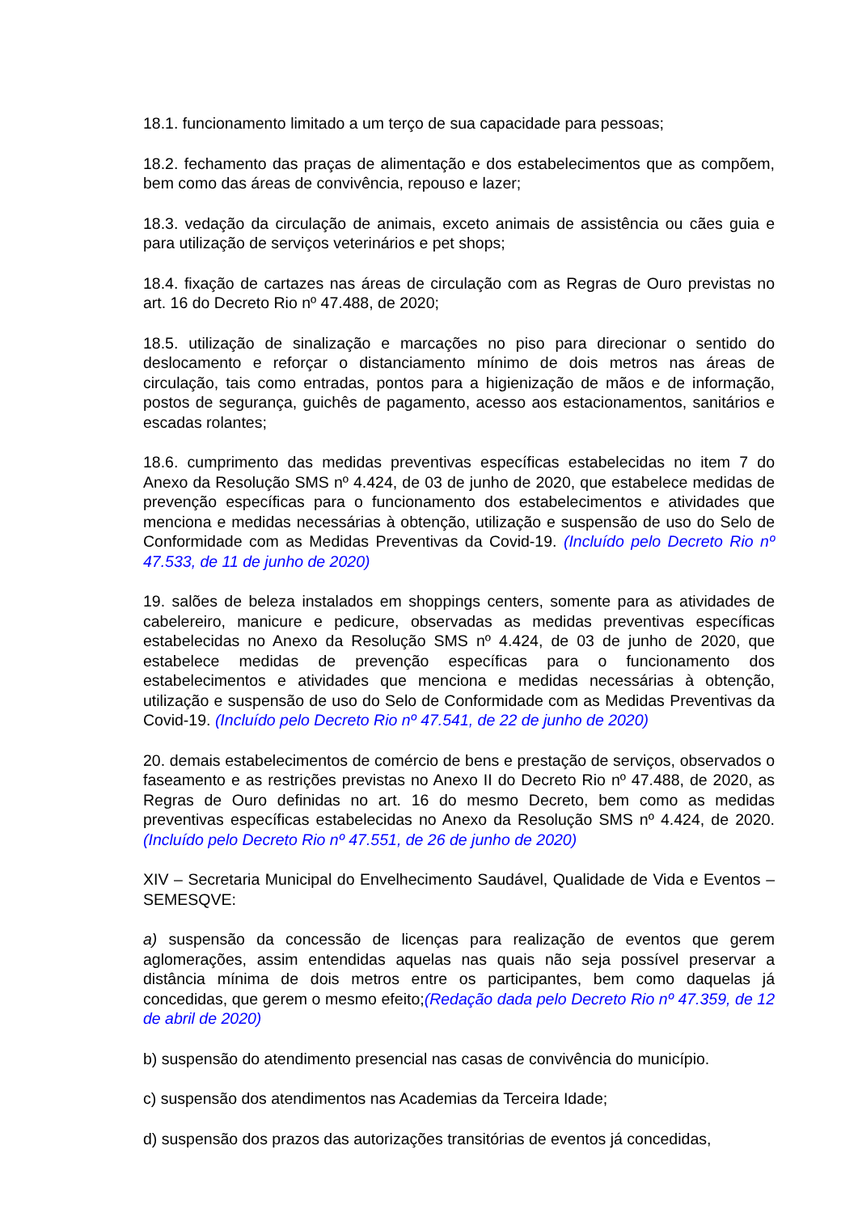18.1. funcionamento limitado a um terço de sua capacidade para pessoas;
18.2. fechamento das praças de alimentação e dos estabelecimentos que as compõem, bem como das áreas de convivência, repouso e lazer;
18.3. vedação da circulação de animais, exceto animais de assistência ou cães guia e para utilização de serviços veterinários e pet shops;
18.4. fixação de cartazes nas áreas de circulação com as Regras de Ouro previstas no art. 16 do Decreto Rio nº 47.488, de 2020;
18.5. utilização de sinalização e marcações no piso para direcionar o sentido do deslocamento e reforçar o distanciamento mínimo de dois metros nas áreas de circulação, tais como entradas, pontos para a higienização de mãos e de informação, postos de segurança, guichês de pagamento, acesso aos estacionamentos, sanitários e escadas rolantes;
18.6. cumprimento das medidas preventivas específicas estabelecidas no item 7 do Anexo da Resolução SMS nº 4.424, de 03 de junho de 2020, que estabelece medidas de prevenção específicas para o funcionamento dos estabelecimentos e atividades que menciona e medidas necessárias à obtenção, utilização e suspensão de uso do Selo de Conformidade com as Medidas Preventivas da Covid-19. (Incluído pelo Decreto Rio nº 47.533, de 11 de junho de 2020)
19. salões de beleza instalados em shoppings centers, somente para as atividades de cabelereiro, manicure e pedicure, observadas as medidas preventivas específicas estabelecidas no Anexo da Resolução SMS nº 4.424, de 03 de junho de 2020, que estabelece medidas de prevenção específicas para o funcionamento dos estabelecimentos e atividades que menciona e medidas necessárias à obtenção, utilização e suspensão de uso do Selo de Conformidade com as Medidas Preventivas da Covid-19. (Incluído pelo Decreto Rio nº 47.541, de 22 de junho de 2020)
20. demais estabelecimentos de comércio de bens e prestação de serviços, observados o faseamento e as restrições previstas no Anexo II do Decreto Rio nº 47.488, de 2020, as Regras de Ouro definidas no art. 16 do mesmo Decreto, bem como as medidas preventivas específicas estabelecidas no Anexo da Resolução SMS nº 4.424, de 2020. (Incluído pelo Decreto Rio nº 47.551, de 26 de junho de 2020)
XIV – Secretaria Municipal do Envelhecimento Saudável, Qualidade de Vida e Eventos – SEMESQVE:
a) suspensão da concessão de licenças para realização de eventos que gerem aglomerações, assim entendidas aquelas nas quais não seja possível preservar a distância mínima de dois metros entre os participantes, bem como daquelas já concedidas, que gerem o mesmo efeito;(Redação dada pelo Decreto Rio nº 47.359, de 12 de abril de 2020)
b) suspensão do atendimento presencial nas casas de convivência do município.
c) suspensão dos atendimentos nas Academias da Terceira Idade;
d) suspensão dos prazos das autorizações transitórias de eventos já concedidas,